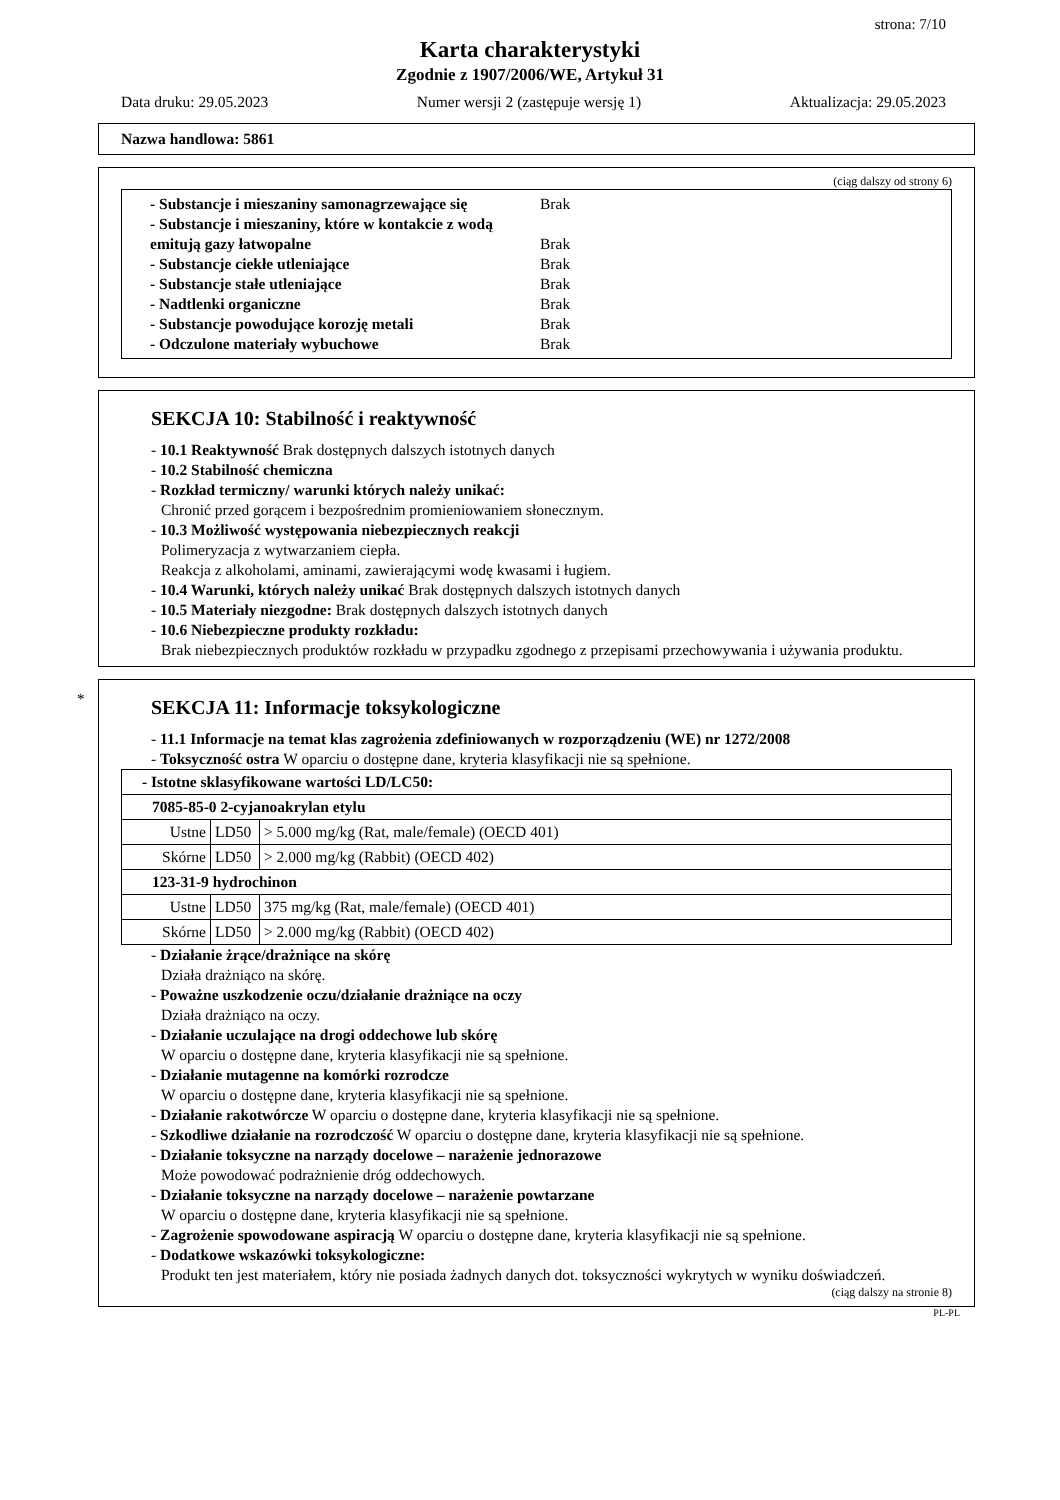strona: 7/10
Karta charakterystyki
Zgodnie z 1907/2006/WE, Artykuł 31
Data druku: 29.05.2023 Numer wersji 2 (zastępuje wersję 1) Aktualizacja: 29.05.2023
Nazwa handlowa: 5861
(ciąg dalszy od strony 6)
- Substancje i mieszaniny samonagrzewające się Brak
- Substancje i mieszaniny, które w kontakcie z wodą emitują gazy łatwopalne Brak
- Substancje ciekłe utleniające Brak
- Substancje stałe utleniające Brak
- Nadtlenki organiczne Brak
- Substancje powodujące korozję metali Brak
- Odczulone materiały wybuchowe Brak
SEKCJA 10: Stabilność i reaktywność
- 10.1 Reaktywność Brak dostępnych dalszych istotnych danych
- 10.2 Stabilność chemiczna
- Rozkład termiczny/ warunki których należy unikać:
Chronić przed gorącem i bezpośrednim promieniowaniem słonecznym.
- 10.3 Możliwość występowania niebezpiecznych reakcji
Polimeryzacja z wytwarzaniem ciepła.
Reakcja z alkoholami, aminami, zawierającymi wodę kwasami i ługiem.
- 10.4 Warunki, których należy unikać Brak dostępnych dalszych istotnych danych
- 10.5 Materiały niezgodne: Brak dostępnych dalszych istotnych danych
- 10.6 Niebezpieczne produkty rozkładu:
Brak niebezpiecznych produktów rozkładu w przypadku zgodnego z przepisami przechowywania i używania produktu.
*
SEKCJA 11: Informacje toksykologiczne
- 11.1 Informacje na temat klas zagrożenia zdefiniowanych w rozporządzeniu (WE) nr 1272/2008
- Toksyczność ostra W oparciu o dostępne dane, kryteria klasyfikacji nie są spełnione.
| - Istotne sklasyfikowane wartości LD/LC50: | | |
| 7085-85-0 2-cyjanoakrylan etylu | | |
| Ustne | LD50 | > 5.000 mg/kg (Rat, male/female) (OECD 401) |
| Skórne | LD50 | > 2.000 mg/kg (Rabbit) (OECD 402) |
| 123-31-9 hydrochinon | | |
| Ustne | LD50 | 375 mg/kg (Rat, male/female) (OECD 401) |
| Skórne | LD50 | > 2.000 mg/kg (Rabbit) (OECD 402) |
- Działanie żrące/drażniące na skórę
Działa drażniąco na skórę.
- Poważne uszkodzenie oczu/działanie drażniące na oczy
Działa drażniąco na oczy.
- Działanie uczulające na drogi oddechowe lub skórę
W oparciu o dostępne dane, kryteria klasyfikacji nie są spełnione.
- Działanie mutagenne na komórki rozrodcze
W oparciu o dostępne dane, kryteria klasyfikacji nie są spełnione.
- Działanie rakotwórcze W oparciu o dostępne dane, kryteria klasyfikacji nie są spełnione.
- Szkodliwe działanie na rozrodczość W oparciu o dostępne dane, kryteria klasyfikacji nie są spełnione.
- Działanie toksyczne na narządy docelowe – narażenie jednorazowe
Może powodować podrażnienie dróg oddechowych.
- Działanie toksyczne na narządy docelowe – narażenie powtarzane
W oparciu o dostępne dane, kryteria klasyfikacji nie są spełnione.
- Zagrożenie spowodowane aspiracją W oparciu o dostępne dane, kryteria klasyfikacji nie są spełnione.
- Dodatkowe wskazówki toksykologiczne:
Produkt ten jest materiałem, który nie posiada żadnych danych dot. toksyczności wykrytych w wyniku doświadczeń.
(ciąg dalszy na stronie 8)
PL-PL